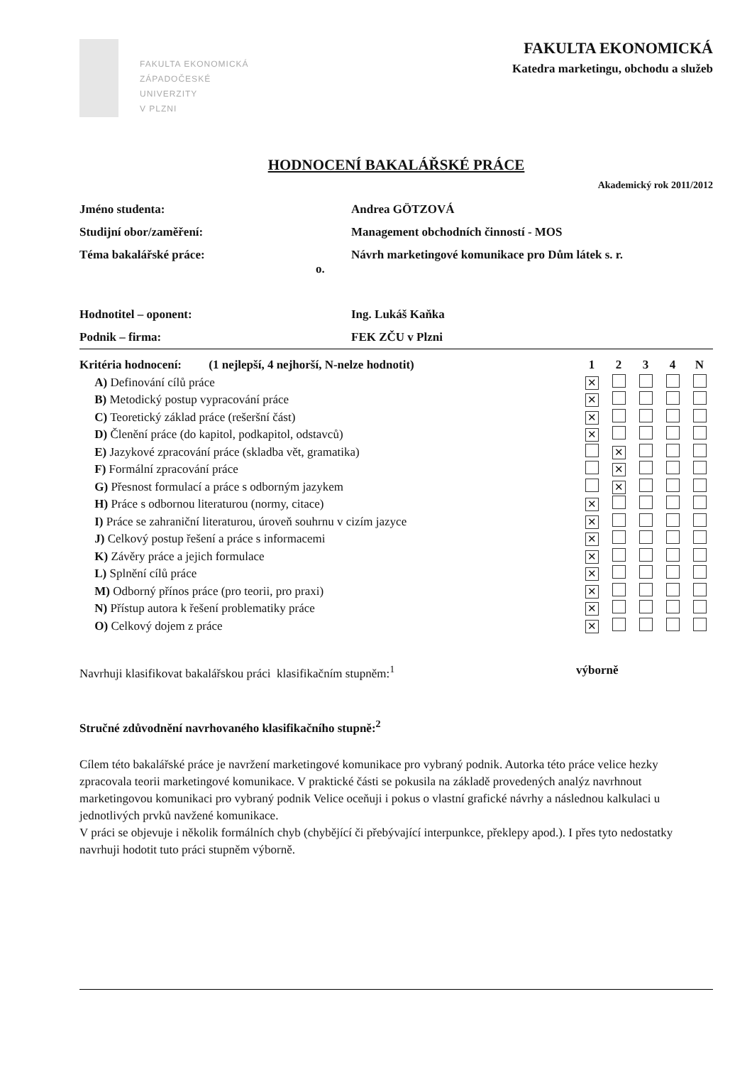FAKULTA EKONOMICKÁ
ZÁPADOČESKÉ
UNIVERZITY
V PLZNI
FAKULTA EKONOMICKÁ
Katedra marketingu, obchodu a služeb
HODNOCENÍ BAKALÁŘSKÉ PRÁCE
Akademický rok 2011/2012
| Jméno studenta: | Andrea GÖTZOVÁ |
| Studijní obor/zaměření: | Management obchodních činností - MOS |
| Téma bakalářské práce: | Návrh marketingové komunikace pro Dům látek s. r. o. |
| Hodnotitel – oponent: | Ing. Lukáš Kaňka |
| Podnik – firma: | FEK ZČU v Plzni |
| Kritéria hodnocení: (1 nejlepší, 4 nejhorší, N-nelze hodnotit) | 1 | 2 | 3 | 4 | N |
| A) Definování cílů práce | ✕ | | | | |
| B) Metodický postup vypracování práce | ✕ | | | | |
| C) Teoretický základ práce (rešeršní část) | ✕ | | | | |
| D) Členění práce (do kapitol, podkapitol, odstavců) | ✕ | | | | |
| E) Jazykové zpracování práce (skladba vět, gramatika) | | ✕ | | | |
| F) Formální zpracování práce | | ✕ | | | |
| G) Přesnost formulací a práce s odborným jazykem | | ✕ | | | |
| H) Práce s odbornou literaturou (normy, citace) | ✕ | | | | |
| I) Práce se zahraniční literaturou, úroveň souhrnu v cizím jazyce | ✕ | | | | |
| J) Celkový postup řešení a práce s informacemi | ✕ | | | | |
| K) Závěry práce a jejich formulace | ✕ | | | | |
| L) Splnění cílů práce | ✕ | | | | |
| M) Odborný přínos práce (pro teorii, pro praxi) | ✕ | | | | |
| N) Přístup autora k řešení problematiky práce | ✕ | | | | |
| O) Celkový dojem z práce | ✕ | | | | |
Navrhuji klasifikovat bakalářskou práci klasifikačním stupněm:<sup>1</sup> výborně
Stručné zdůvodnění navrhovaného klasifikačního stupně:<sup>2</sup>
Cílem této bakalářské práce je navržení marketingové komunikace pro vybraný podnik. Autorka této práce velice hezky zpracovala teorii marketingové komunikace. V praktické části se pokusila na základě provedených analýz navrhnout marketingovou komunikaci pro vybraný podnik Velice oceňuji i pokus o vlastní grafické návrhy a následnou kalkulaci u jednotlivých prvků navžené komunikace.
V práci se objevuje i několik formálních chyb (chybějící či přebývající interpunkce, překlepy apod.). I přes tyto nedostatky navrhuji hodotit tuto práci stupněm výborně.